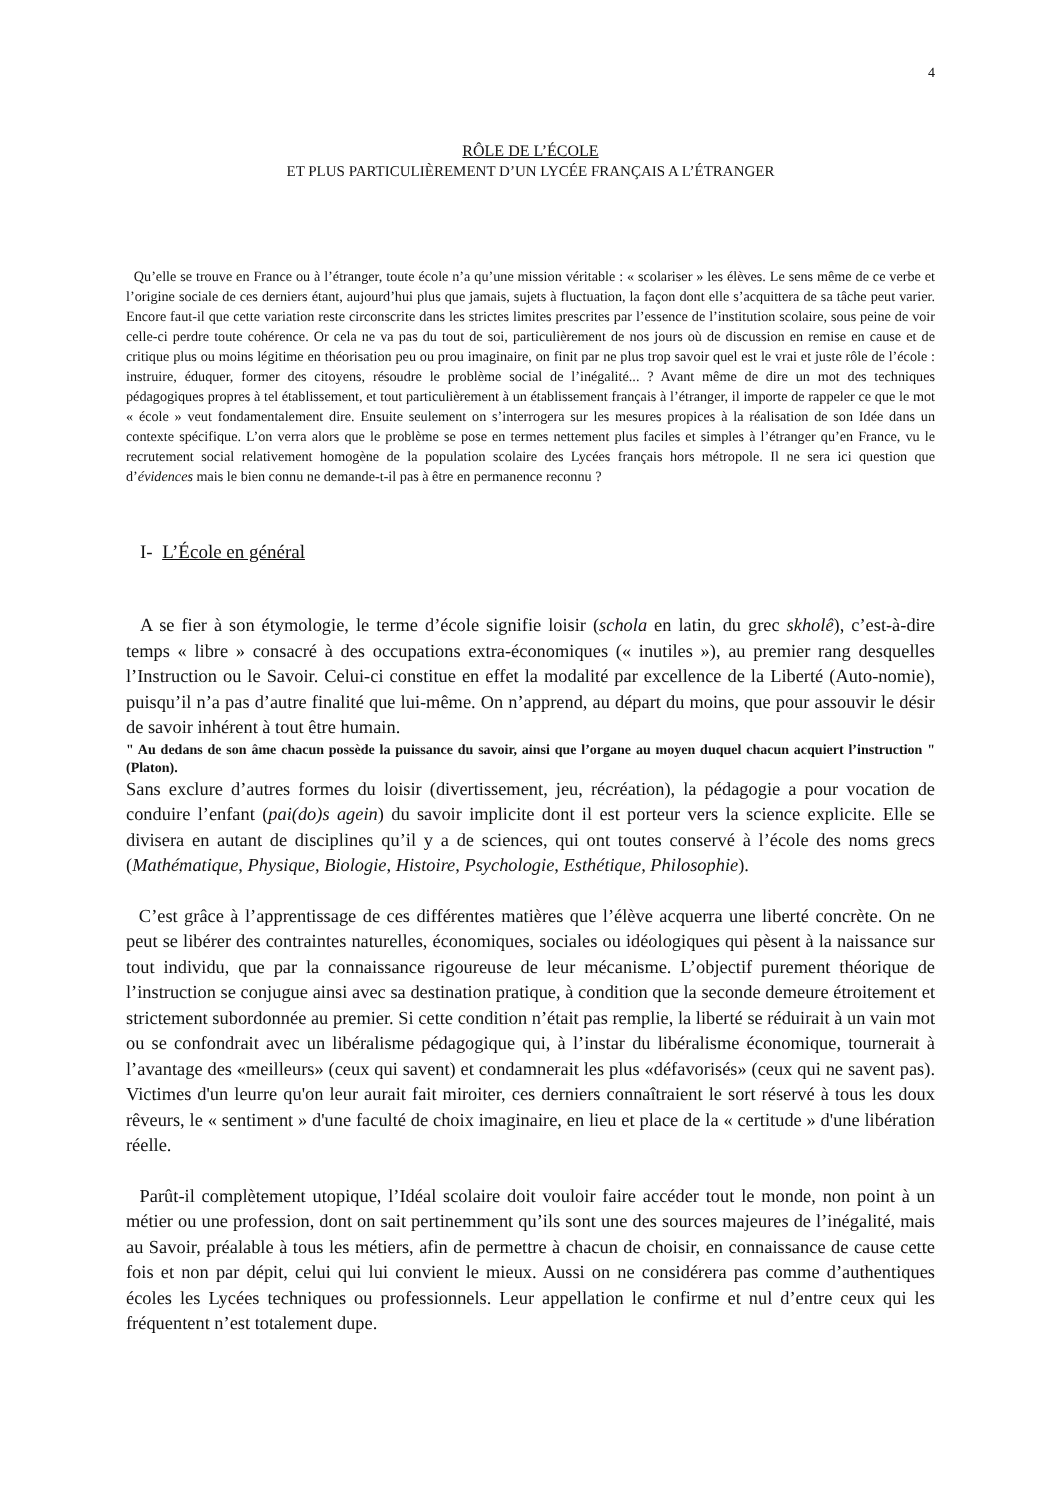4
RÔLE DE L’ÉCOLE
ET PLUS PARTICULIÈREMENT D’UN LYCÉE FRANÇAIS A L’ÉTRANGER
Qu’elle se trouve en France ou à l’étranger, toute école n’a qu’une mission véritable : « scolariser » les élèves. Le sens même de ce verbe et l’origine sociale de ces derniers étant, aujourd’hui plus que jamais, sujets à fluctuation, la façon dont elle s’acquittera de sa tâche peut varier. Encore faut-il que cette variation reste circonscrite dans les strictes limites prescrites par l’essence de l’institution scolaire, sous peine de voir celle-ci perdre toute cohérence. Or cela ne va pas du tout de soi, particulièrement de nos jours où de discussion en remise en cause et de critique plus ou moins légitime en théorisation peu ou prou imaginaire, on finit par ne plus trop savoir quel est le vrai et juste rôle de l’école : instruire, éduquer, former des citoyens, résoudre le problème social de l’inégalité... ? Avant même de dire un mot des techniques pédagogiques propres à tel établissement, et tout particulièrement à un établissement français à l’étranger, il importe de rappeler ce que le mot « école » veut fondamentalement dire. Ensuite seulement on s’interrogera sur les mesures propices à la réalisation de son Idée dans un contexte spécifique. L’on verra alors que le problème se pose en termes nettement plus faciles et simples à l’étranger qu’en France, vu le recrutement social relativement homogène de la population scolaire des Lycées français hors métropole. Il ne sera ici question que d’évidences mais le bien connu ne demande-t-il pas à être en permanence reconnu ?
I- L’École en général
A se fier à son étymologie, le terme d’école signifie loisir (schola en latin, du grec skholê), c’est-à-dire temps « libre » consacré à des occupations extra-économiques (« inutiles »), au premier rang desquelles l’Instruction ou le Savoir. Celui-ci constitue en effet la modalité par excellence de la Liberté (Auto-nomie), puisqu’il n’a pas d’autre finalité que lui-même. On n’apprend, au départ du moins, que pour assouvir le désir de savoir inhérent à tout être humain.
" Au dedans de son âme chacun possède la puissance du savoir, ainsi que l’organe au moyen duquel chacun acquiert l’instruction " (Platon).
Sans exclure d’autres formes du loisir (divertissement, jeu, récréation), la pédagogie a pour vocation de conduire l’enfant (pai(do)s agein) du savoir implicite dont il est porteur vers la science explicite. Elle se divisera en autant de disciplines qu’il y a de sciences, qui ont toutes conservé à l’école des noms grecs (Mathématique, Physique, Biologie, Histoire, Psychologie, Esthétique, Philosophie).
C’est grâce à l’apprentissage de ces différentes matières que l’élève acquerra une liberté concrète. On ne peut se libérer des contraintes naturelles, économiques, sociales ou idéologiques qui pèsent à la naissance sur tout individu, que par la connaissance rigoureuse de leur mécanisme. L’objectif purement théorique de l’instruction se conjugue ainsi avec sa destination pratique, à condition que la seconde demeure étroitement et strictement subordonnée au premier. Si cette condition n’était pas remplie, la liberté se réduirait à un vain mot ou se confondrait avec un libéralisme pédagogique qui, à l’instar du libéralisme économique, tournerait à l’avantage des «meilleurs» (ceux qui savent) et condamnerait les plus «défavorisés» (ceux qui ne savent pas). Victimes d'un leurre qu'on leur aurait fait miroiter, ces derniers connaîtraient le sort réservé à tous les doux rêveurs, le « sentiment » d'une faculté de choix imaginaire, en lieu et place de la « certitude » d'une libération réelle.
Parût-il complètement utopique, l’Idéal scolaire doit vouloir faire accéder tout le monde, non point à un métier ou une profession, dont on sait pertinemment qu’ils sont une des sources majeures de l’inégalité, mais au Savoir, préalable à tous les métiers, afin de permettre à chacun de choisir, en connaissance de cause cette fois et non par dépit, celui qui lui convient le mieux. Aussi on ne considérera pas comme d’authentiques écoles les Lycées techniques ou professionnels. Leur appellation le confirme et nul d’entre ceux qui les fréquentent n’est totalement dupe.